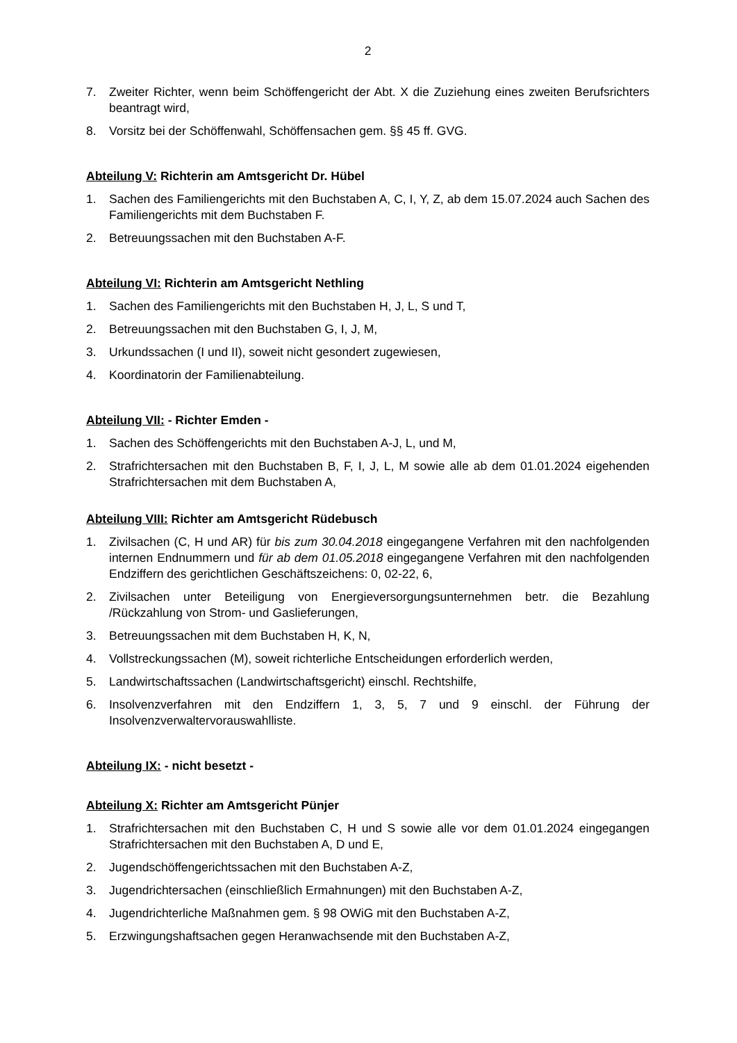2
7. Zweiter Richter, wenn beim Schöffengericht der Abt. X die Zuziehung eines zweiten Berufsrichters beantragt wird,
8. Vorsitz bei der Schöffenwahl, Schöffensachen gem. §§ 45 ff. GVG.
Abteilung V: Richterin am Amtsgericht Dr. Hübel
1. Sachen des Familiengerichts mit den Buchstaben A, C, I, Y, Z, ab dem 15.07.2024 auch Sachen des Familiengerichts mit dem Buchstaben F.
2. Betreuungssachen mit den Buchstaben A-F.
Abteilung VI: Richterin am Amtsgericht Nethling
1. Sachen des Familiengerichts mit den Buchstaben H, J, L, S und T,
2. Betreuungssachen mit den Buchstaben G, I, J, M,
3. Urkundssachen (I und II), soweit nicht gesondert zugewiesen,
4. Koordinatorin der Familienabteilung.
Abteilung VII: - Richter Emden -
1. Sachen des Schöffengerichts mit den Buchstaben A-J, L, und M,
2. Strafrichtersachen mit den Buchstaben B, F, I, J, L, M sowie alle ab dem 01.01.2024 eigehenden Strafrichtersachen mit dem Buchstaben A,
Abteilung VIII: Richter am Amtsgericht Rüdebusch
1. Zivilsachen (C, H und AR) für bis zum 30.04.2018 eingegangene Verfahren mit den nachfolgenden internen Endnummern und für ab dem 01.05.2018 eingegangene Verfahren mit den nachfolgenden Endziffern des gerichtlichen Geschäftszeichens: 0, 02-22, 6,
2. Zivilsachen unter Beteiligung von Energieversorgungsunternehmen betr. die Bezahlung /Rückzahlung von Strom- und Gaslieferungen,
3. Betreuungssachen mit dem Buchstaben H, K, N,
4. Vollstreckungssachen (M), soweit richterliche Entscheidungen erforderlich werden,
5. Landwirtschaftssachen (Landwirtschaftsgericht) einschl. Rechtshilfe,
6. Insolvenzverfahren mit den Endziffern 1, 3, 5, 7 und 9 einschl. der Führung der Insolvenzverwaltervorauswahlliste.
Abteilung IX: - nicht besetzt -
Abteilung X: Richter am Amtsgericht Pünjer
1. Strafrichtersachen mit den Buchstaben C, H und S sowie alle vor dem 01.01.2024 eingegangen Strafrichtersachen mit den Buchstaben A, D und E,
2. Jugendschöffengerichtssachen mit den Buchstaben A-Z,
3. Jugendrichtersachen (einschließlich Ermahnungen) mit den Buchstaben A-Z,
4. Jugendrichterliche Maßnahmen gem. § 98 OWiG mit den Buchstaben A-Z,
5. Erzwingungshaftsachen gegen Heranwachsende mit den Buchstaben A-Z,